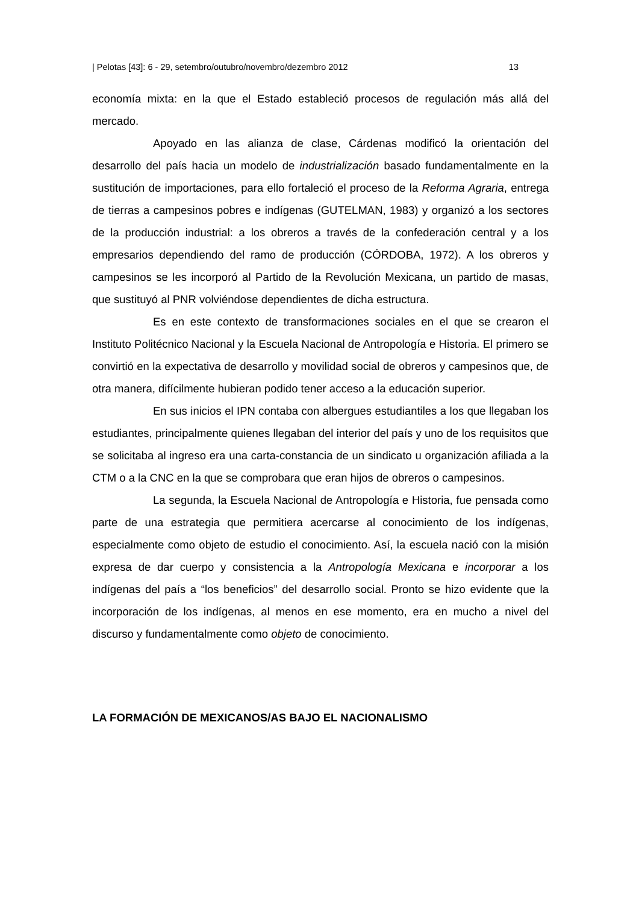| Pelotas [43]: 6 - 29, setembro/outubro/novembro/dezembro 2012 13
economía mixta: en la que el Estado estableció procesos de regulación más allá del mercado.
Apoyado en las alianza de clase, Cárdenas modificó la orientación del desarrollo del país hacia un modelo de industrialización basado fundamentalmente en la sustitución de importaciones, para ello fortaleció el proceso de la Reforma Agraria, entrega de tierras a campesinos pobres e indígenas (GUTELMAN, 1983) y organizó a los sectores de la producción industrial: a los obreros a través de la confederación central y a los empresarios dependiendo del ramo de producción (CÓRDOBA, 1972). A los obreros y campesinos se les incorporó al Partido de la Revolución Mexicana, un partido de masas, que sustituyó al PNR volviéndose dependientes de dicha estructura.
Es en este contexto de transformaciones sociales en el que se crearon el Instituto Politécnico Nacional y la Escuela Nacional de Antropología e Historia. El primero se convirtió en la expectativa de desarrollo y movilidad social de obreros y campesinos que, de otra manera, difícilmente hubieran podido tener acceso a la educación superior.
En sus inicios el IPN contaba con albergues estudiantiles a los que llegaban los estudiantes, principalmente quienes llegaban del interior del país y uno de los requisitos que se solicitaba al ingreso era una carta-constancia de un sindicato u organización afiliada a la CTM o a la CNC en la que se comprobara que eran hijos de obreros o campesinos.
La segunda, la Escuela Nacional de Antropología e Historia, fue pensada como parte de una estrategia que permitiera acercarse al conocimiento de los indígenas, especialmente como objeto de estudio el conocimiento. Así, la escuela nació con la misión expresa de dar cuerpo y consistencia a la Antropología Mexicana e incorporar a los indígenas del país a “los beneficios” del desarrollo social. Pronto se hizo evidente que la incorporación de los indígenas, al menos en ese momento, era en mucho a nivel del discurso y fundamentalmente como objeto de conocimiento.
LA FORMACIÓN DE MEXICANOS/AS BAJO EL NACIONALISMO